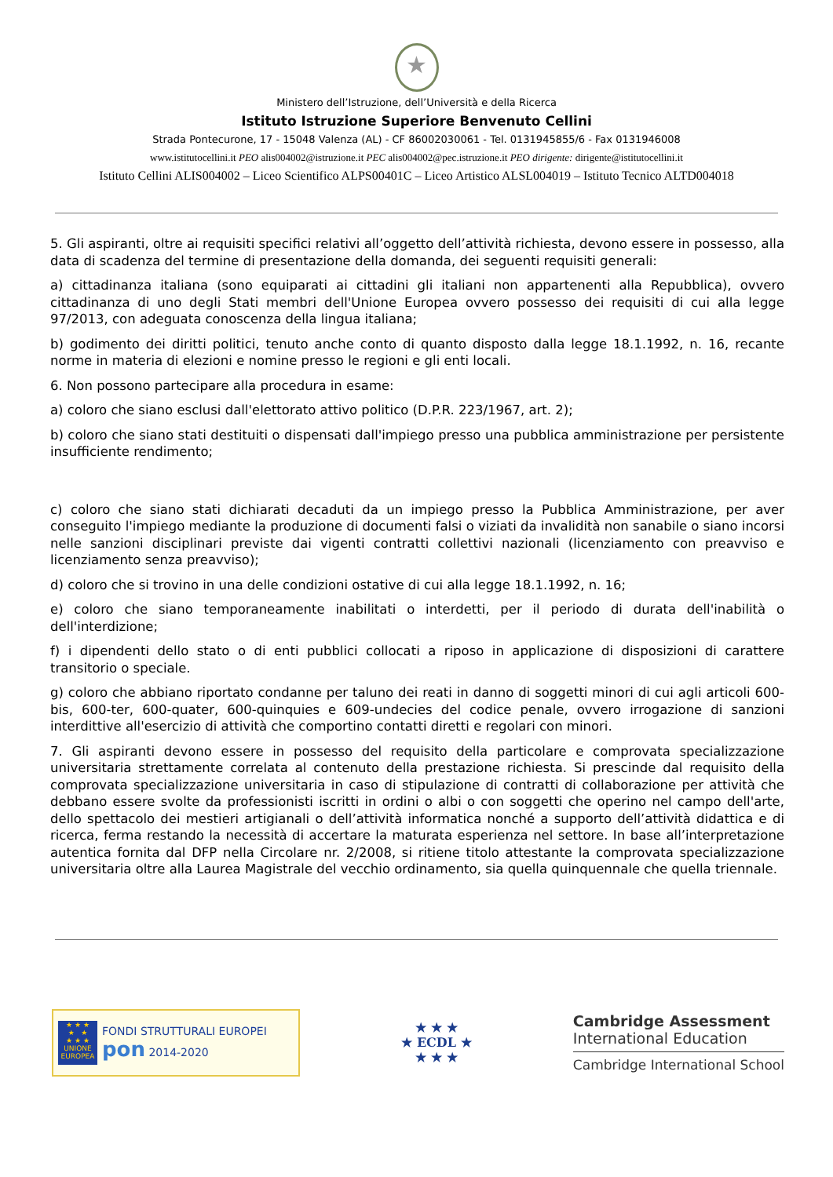★
Ministero dell’Istruzione, dell’Università e della Ricerca
Istituto Istruzione Superiore Benvenuto Cellini
Strada Pontecurone, 17 - 15048 Valenza (AL) - CF 86002030061 - Tel. 0131945855/6 - Fax 0131946008
www.istitutocellini.it PEO alis004002@istruzione.it PEC alis004002@pec.istruzione.it PEO dirigente: dirigente@istitutocellini.it
Istituto Cellini ALIS004002 – Liceo Scientifico ALPS00401C – Liceo Artistico ALSL004019 – Istituto Tecnico ALTD004018
5. Gli aspiranti, oltre ai requisiti specifici relativi all’oggetto dell’attività richiesta, devono essere in possesso, alla data di scadenza del termine di presentazione della domanda, dei seguenti requisiti generali:
a) cittadinanza italiana (sono equiparati ai cittadini gli italiani non appartenenti alla Repubblica), ovvero cittadinanza di uno degli Stati membri dell'Unione Europea ovvero possesso dei requisiti di cui alla legge 97/2013, con adeguata conoscenza della lingua italiana;
b) godimento dei diritti politici, tenuto anche conto di quanto disposto dalla legge 18.1.1992, n. 16, recante norme in materia di elezioni e nomine presso le regioni e gli enti locali.
6. Non possono partecipare alla procedura in esame:
a) coloro che siano esclusi dall'elettorato attivo politico (D.P.R. 223/1967, art. 2);
b) coloro che siano stati destituiti o dispensati dall'impiego presso una pubblica amministrazione per persistente insufficiente rendimento;
c) coloro che siano stati dichiarati decaduti da un impiego presso la Pubblica Amministrazione, per aver conseguito l'impiego mediante la produzione di documenti falsi o viziati da invalidità non sanabile o siano incorsi nelle sanzioni disciplinari previste dai vigenti contratti collettivi nazionali (licenziamento con preavviso e licenziamento senza preavviso);
d) coloro che si trovino in una delle condizioni ostative di cui alla legge 18.1.1992, n. 16;
e) coloro che siano temporaneamente inabilitati o interdetti, per il periodo di durata dell'inabilità o dell'interdizione;
f) i dipendenti dello stato o di enti pubblici collocati a riposo in applicazione di disposizioni di carattere transitorio o speciale.
g) coloro che abbiano riportato condanne per taluno dei reati in danno di soggetti minori di cui agli articoli 600-bis, 600-ter, 600-quater, 600-quinquies e 609-undecies del codice penale, ovvero irrogazione di sanzioni interdittive all'esercizio di attività che comportino contatti diretti e regolari con minori.
7. Gli aspiranti devono essere in possesso del requisito della particolare e comprovata specializzazione universitaria strettamente correlata al contenuto della prestazione richiesta. Si prescinde dal requisito della comprovata specializzazione universitaria in caso di stipulazione di contratti di collaborazione per attività che debbano essere svolte da professionisti iscritti in ordini o albi o con soggetti che operino nel campo dell'arte, dello spettacolo dei mestieri artigianali o dell’attività informatica nonché a supporto dell’attività didattica e di ricerca, ferma restando la necessità di accertare la maturata esperienza nel settore. In base all’interpretazione autentica fornita dal DFP nella Circolare nr. 2/2008, si ritiene titolo attestante la comprovata specializzazione universitaria oltre alla Laurea Magistrale del vecchio ordinamento, sia quella quinquennale che quella triennale.
★ ★ ★
★ ★
★ ★ ★
UNIONE EUROPEA
FONDI STRUTTURALI EUROPEI pon 2014-2020
★ ★ ★
★ ECDL ★
★ ★ ★
Cambridge Assessment
International Education
Cambridge International School